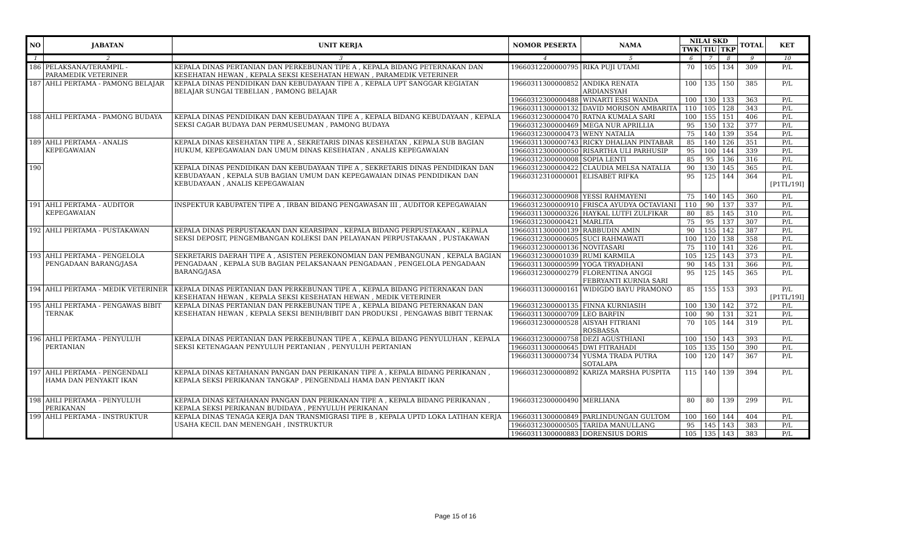| NO | JABATAN | UNIT KERJA | NOMOR PESERTA | NAMA | NILAI SKD | | | TOTAL | KET |
| --- | --- | --- | --- | --- | --- | --- | --- | --- | --- |
| | | | | | TWK | TIU | TKP | | |
| 1 | 2 | 3 | 4 | 5 | 6 | 7 | 8 | 9 | 10 |
| 186 | PELAKSANA/TERAMPIL - PARAMEDIK VETERINER | KEPALA DINAS PERTANIAN DAN PERKEBUNAN TIPE A , KEPALA BIDANG PETERNAKAN DAN KESEHATAN HEWAN , KEPALA SEKSI KESEHATAN HEWAN , PARAMEDIK VETERINER | 19660312200000795 | RIKA PUJI UTAMI | 70 | 105 | 134 | 309 | P/L |
| 187 | AHLI PERTAMA - PAMONG BELAJAR | KEPALA DINAS PENDIDIKAN DAN KEBUDAYAAN TIPE A , KEPALA UPT SANGGAR KEGIATAN BELAJAR SUNGAI TEBELIAN , PAMONG BELAJAR | 19660311300000852 | ANDIKA RENATA ARDIANSYAH | 100 | 135 | 150 | 385 | P/L |
| | | | 19660312300000488 | WINARTI ESSI WANDA | 100 | 130 | 133 | 363 | P/L |
| | | | 19660311300000132 | DAVID MORISON AMBARITA | 110 | 105 | 128 | 343 | P/L |
| 188 | AHLI PERTAMA - PAMONG BUDAYA | KEPALA DINAS PENDIDIKAN DAN KEBUDAYAAN TIPE A , KEPALA BIDANG KEBUDAYAAN , KEPALA SEKSI CAGAR BUDAYA DAN PERMUSEUMAN , PAMONG BUDAYA | 19660312300000470 | RATNA KUMALA SARI | 100 | 155 | 151 | 406 | P/L |
| | | | 19660312300000469 | MEGA NUR APRILLIA | 95 | 150 | 132 | 377 | P/L |
| | | | 19660312300000473 | WENY NATALIA | 75 | 140 | 139 | 354 | P/L |
| 189 | AHLI PERTAMA - ANALIS KEPEGAWAIAN | KEPALA DINAS KESEHATAN TIPE A , SEKRETARIS DINAS KESEHATAN , KEPALA SUB BAGIAN HUKUM, KEPEGAWAIAN DAN UMUM DINAS KESEHATAN , ANALIS KEPEGAWAIAN | 19660311300000743 | RICKY DHALIAN PINTABAR | 85 | 140 | 126 | 351 | P/L |
| | | | 19660312300000050 | RISARTHA ULI PARHUSIP | 95 | 100 | 144 | 339 | P/L |
| | | | 19660312300000008 | SOPIA LENTI | 85 | 95 | 136 | 316 | P/L |
| 190 | | KEPALA DINAS PENDIDIKAN DAN KEBUDAYAAN TIPE A , SEKRETARIS DINAS PENDIDIKAN DAN KEBUDAYAAN , KEPALA SUB BAGIAN UMUM DAN KEPEGAWAIAN DINAS PENDIDIKAN DAN KEBUDAYAAN , ANALIS KEPEGAWAIAN | 19660312300000422 | CLAUDIA MELSA NATALIA | 90 | 130 | 145 | 365 | P/L |
| | | | 19660312310000001 | ELISABET RIFKA | 95 | 125 | 144 | 364 | P/L [P1TL/19I] |
| | | | 19660312300000908 | YESSI RAHMAYENI | 75 | 140 | 145 | 360 | P/L |
| 191 | AHLI PERTAMA - AUDITOR KEPEGAWAIAN | INSPEKTUR KABUPATEN TIPE A , IRBAN BIDANG PENGAWASAN III , AUDITOR KEPEGAWAIAN | 19660312300000910 | FRISCA AYUDYA OCTAVIANI | 110 | 90 | 137 | 337 | P/L |
| | | | 19660311300000326 | HAYKAL LUTFI ZULFIKAR | 80 | 85 | 145 | 310 | P/L |
| | | | 19660312300000421 | MARLITA | 75 | 95 | 137 | 307 | P/L |
| 192 | AHLI PERTAMA - PUSTAKAWAN | KEPALA DINAS PERPUSTAKAAN DAN KEARSIPAN , KEPALA BIDANG PERPUSTAKAAN , KEPALA SEKSI DEPOSIT, PENGEMBANGAN KOLEKSI DAN PELAYANAN PERPUSTAKAAN , PUSTAKAWAN | 19660311300000139 | RABBUDIN AMIN | 90 | 155 | 142 | 387 | P/L |
| | | | 19660312300000605 | SUCI RAHMAWATI | 100 | 120 | 138 | 358 | P/L |
| | | | 19660312300000136 | NOVITASARI | 75 | 110 | 141 | 326 | P/L |
| 193 | AHLI PERTAMA - PENGELOLA PENGADAAN BARANG/JASA | SEKRETARIS DAERAH TIPE A , ASISTEN PEREKONOMIAN DAN PEMBANGUNAN , KEPALA BAGIAN PENGADAAN , KEPALA SUB BAGIAN PELAKSANAAN PENGADAAN , PENGELOLA PENGADAAN BARANG/JASA | 19660312300001039 | RUMI KARMILA | 105 | 125 | 143 | 373 | P/L |
| | | | 19660311300000599 | YOGA TRYADHANI | 90 | 145 | 131 | 366 | P/L |
| | | | 19660312300000279 | FLORENTINA ANGGI FEBRYANTI KURNIA SARI | 95 | 125 | 145 | 365 | P/L |
| 194 | AHLI PERTAMA - MEDIK VETERINER | KEPALA DINAS PERTANIAN DAN PERKEBUNAN TIPE A , KEPALA BIDANG PETERNAKAN DAN KESEHATAN HEWAN , KEPALA SEKSI KESEHATAN HEWAN , MEDIK VETERINER | 19660311300000161 | WIDIGDO BAYU PRAMONO | 85 | 155 | 153 | 393 | P/L [P1TL/19I] |
| 195 | AHLI PERTAMA - PENGAWAS BIBIT TERNAK | KEPALA DINAS PERTANIAN DAN PERKEBUNAN TIPE A , KEPALA BIDANG PETERNAKAN DAN KESEHATAN HEWAN , KEPALA SEKSI BENIH/BIBIT DAN PRODUKSI , PENGAWAS BIBIT TERNAK | 19660312300000135 | FINNA KURNIASIH | 100 | 130 | 142 | 372 | P/L |
| | | | 19660311300000709 | LEO BARFIN | 100 | 90 | 131 | 321 | P/L |
| | | | 19660312300000528 | AISYAH FITRIANI ROSBASSA | 70 | 105 | 144 | 319 | P/L |
| 196 | AHLI PERTAMA - PENYULUH PERTANIAN | KEPALA DINAS PERTANIAN DAN PERKEBUNAN TIPE A , KEPALA BIDANG PENYULUHAN , KEPALA SEKSI KETENAGAAN PENYULUH PERTANIAN , PENYULUH PERTANIAN | 19660312300000758 | DEZI AGUSTHIANI | 100 | 150 | 143 | 393 | P/L |
| | | | 19660311300000645 | DWI FITRAHADI | 105 | 135 | 150 | 390 | P/L |
| | | | 19660311300000734 | YUSMA TRADA PUTRA SOTALAPA | 100 | 120 | 147 | 367 | P/L |
| 197 | AHLI PERTAMA - PENGENDALI HAMA DAN PENYAKIT IKAN | KEPALA DINAS KETAHANAN PANGAN DAN PERIKANAN TIPE A , KEPALA BIDANG PERIKANAN , KEPALA SEKSI PERIKANAN TANGKAP , PENGENDALI HAMA DAN PENYAKIT IKAN | 19660312300000892 | KARIZA MARSHA PUSPITA | 115 | 140 | 139 | 394 | P/L |
| 198 | AHLI PERTAMA - PENYULUH PERIKANAN | KEPALA DINAS KETAHANAN PANGAN DAN PERIKANAN TIPE A , KEPALA BIDANG PERIKANAN , KEPALA SEKSI PERIKANAN BUDIDAYA , PENYULUH PERIKANAN | 19660312300000490 | MERLIANA | 80 | 80 | 139 | 299 | P/L |
| 199 | AHLI PERTAMA - INSTRUKTUR | KEPALA DINAS TENAGA KERJA DAN TRANSMIGRASI TIPE B , KEPALA UPTD LOKA LATIHAN KERJA USAHA KECIL DAN MENENGAH , INSTRUKTUR | 19660311300000849 | PARLINDUNGAN GULTOM | 100 | 160 | 144 | 404 | P/L |
| | | | 19660312300000505 | TARIDA MANULLANG | 95 | 145 | 143 | 383 | P/L |
| | | | 19660311300000883 | DORENSIUS DORIS | 105 | 135 | 143 | 383 | P/L |
Page 15 of 16